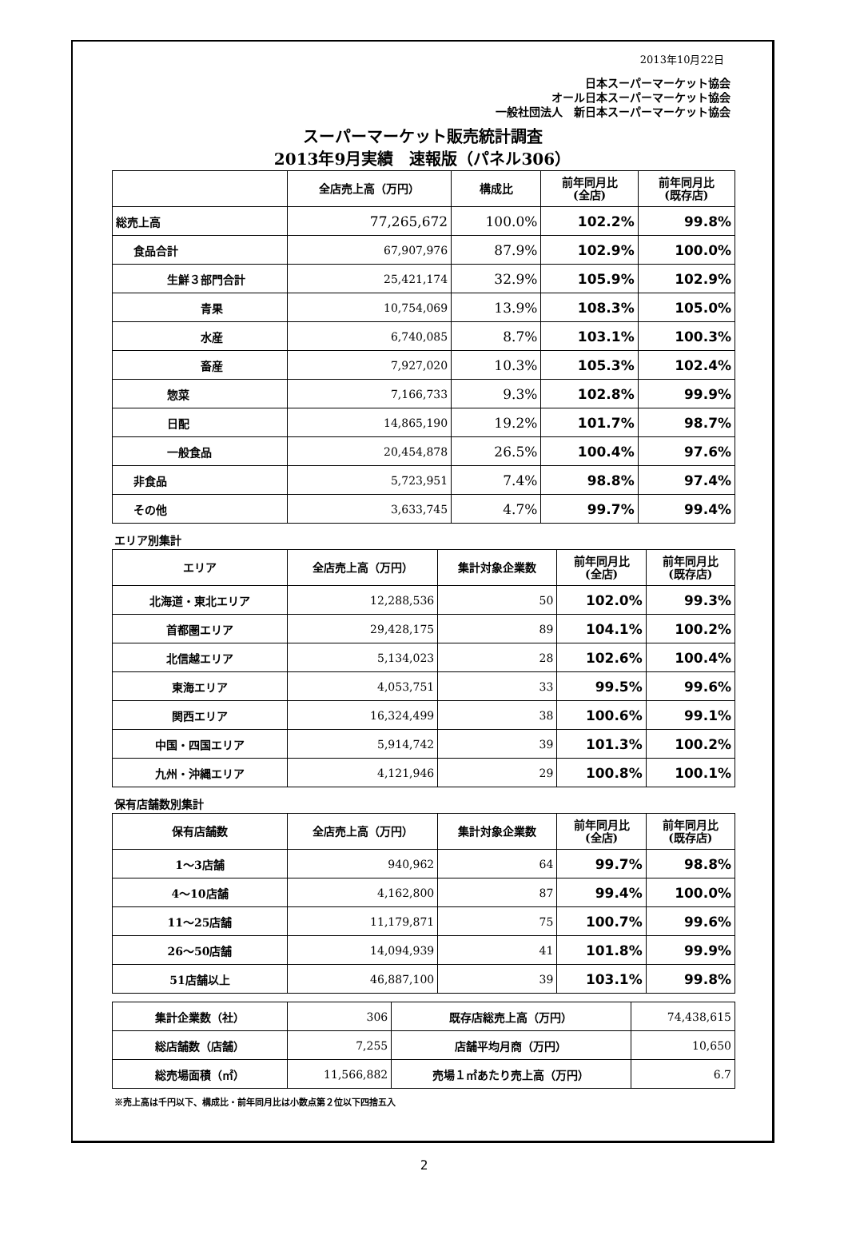2013年10月22日
日本スーパーマーケット協会
オール日本スーパーマーケット協会
一般社団法人　新日本スーパーマーケット協会
スーパーマーケット販売統計調査
2013年9月実績　速報版（パネル306）
| | 全店売上高（万円） | 構成比 | 前年同月比 (全店) | 前年同月比 (既存店) |
| --- | --- | --- | --- | --- |
| 総売上高 | 77,265,672 | 100.0% | 102.2% | 99.8% |
| 食品合計 | 67,907,976 | 87.9% | 102.9% | 100.0% |
| 生鮮３部門合計 | 25,421,174 | 32.9% | 105.9% | 102.9% |
| 青果 | 10,754,069 | 13.9% | 108.3% | 105.0% |
| 水産 | 6,740,085 | 8.7% | 103.1% | 100.3% |
| 畜産 | 7,927,020 | 10.3% | 105.3% | 102.4% |
| 惣菜 | 7,166,733 | 9.3% | 102.8% | 99.9% |
| 日配 | 14,865,190 | 19.2% | 101.7% | 98.7% |
| 一般食品 | 20,454,878 | 26.5% | 100.4% | 97.6% |
| 非食品 | 5,723,951 | 7.4% | 98.8% | 97.4% |
| その他 | 3,633,745 | 4.7% | 99.7% | 99.4% |
エリア別集計
| エリア | 全店売上高（万円） | 集計対象企業数 | 前年同月比 (全店) | 前年同月比 (既存店) |
| --- | --- | --- | --- | --- |
| 北海道・東北エリア | 12,288,536 | 50 | 102.0% | 99.3% |
| 首都圏エリア | 29,428,175 | 89 | 104.1% | 100.2% |
| 北信越エリア | 5,134,023 | 28 | 102.6% | 100.4% |
| 東海エリア | 4,053,751 | 33 | 99.5% | 99.6% |
| 関西エリア | 16,324,499 | 38 | 100.6% | 99.1% |
| 中国・四国エリア | 5,914,742 | 39 | 101.3% | 100.2% |
| 九州・沖縄エリア | 4,121,946 | 29 | 100.8% | 100.1% |
保有店舗数別集計
| 保有店舗数 | 全店売上高（万円） | 集計対象企業数 | 前年同月比 (全店) | 前年同月比 (既存店) |
| --- | --- | --- | --- | --- |
| 1～3店舗 | 940,962 | 64 | 99.7% | 98.8% |
| 4～10店舗 | 4,162,800 | 87 | 99.4% | 100.0% |
| 11～25店舗 | 11,179,871 | 75 | 100.7% | 99.6% |
| 26～50店舗 | 14,094,939 | 41 | 101.8% | 99.9% |
| 51店舗以上 | 46,887,100 | 39 | 103.1% | 99.8% |
| 集計企業数（社） | 306 | 既存店総売上高（万円） | 74,438,615 |
| 総店舗数（店舗） | 7,255 | 店舗平均月商（万円） | 10,650 |
| 総売場面積（㎡） | 11,566,882 | 売場１㎡あたり売上高（万円） | 6.7 |
※売上高は千円以下、構成比・前年同月比は小数点第２位以下四捨五入
2